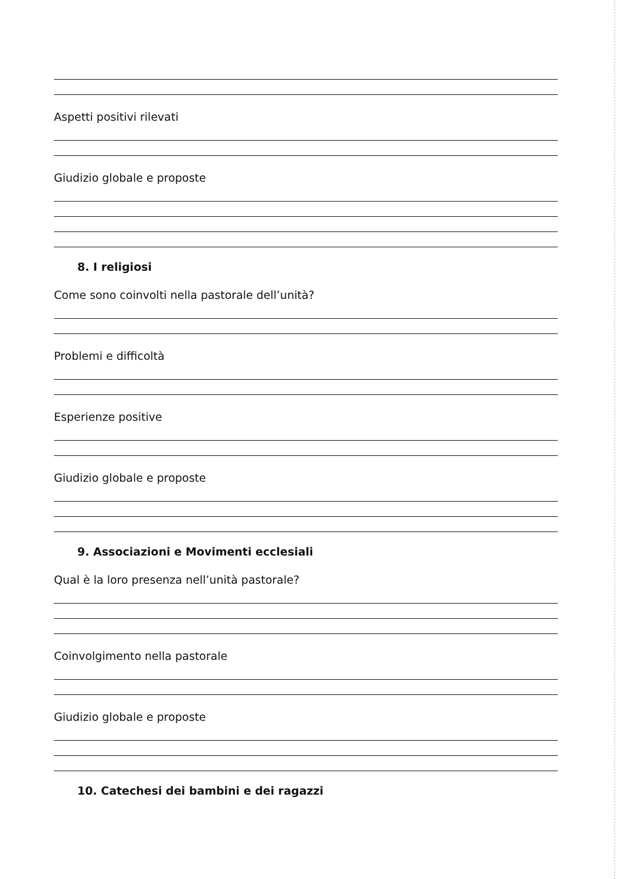Aspetti positivi rilevati
Giudizio globale e proposte
8. I religiosi
Come sono coinvolti nella pastorale dell’unità?
Problemi e difficoltà
Esperienze positive
Giudizio globale e proposte
9. Associazioni e Movimenti ecclesiali
Qual è la loro presenza nell’unità pastorale?
Coinvolgimento nella pastorale
Giudizio globale e proposte
10. Catechesi dei bambini e dei ragazzi